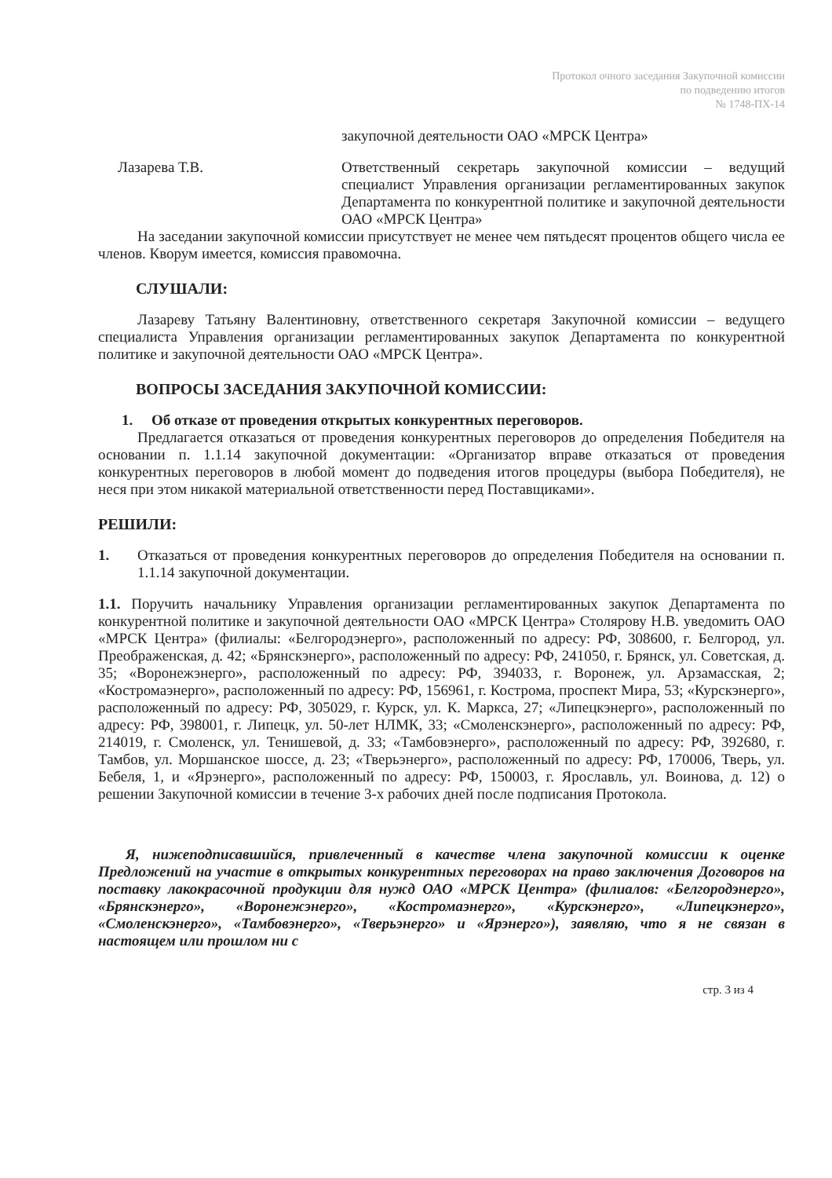Протокол очного заседания Закупочной комиссии
по подведению итогов
№ 1748-ПХ-14
закупочной деятельности ОАО «МРСК Центра»
Лазарева Т.В. Ответственный секретарь закупочной комиссии – ведущий специалист Управления организации регламентированных закупок Департамента по конкурентной политике и закупочной деятельности ОАО «МРСК Центра»
На заседании закупочной комиссии присутствует не менее чем пятьдесят процентов общего числа ее членов. Кворум имеется, комиссия правомочна.
СЛУШАЛИ:
Лазареву Татьяну Валентиновну, ответственного секретаря Закупочной комиссии – ведущего специалиста Управления организации регламентированных закупок Департамента по конкурентной политике и закупочной деятельности ОАО «МРСК Центра».
ВОПРОСЫ ЗАСЕДАНИЯ ЗАКУПОЧНОЙ КОМИССИИ:
1. Об отказе от проведения открытых конкурентных переговоров.
Предлагается отказаться от проведения конкурентных переговоров до определения Победителя на основании п. 1.1.14 закупочной документации: «Организатор вправе отказаться от проведения конкурентных переговоров в любой момент до подведения итогов процедуры (выбора Победителя), не неся при этом никакой материальной ответственности перед Поставщиками».
РЕШИЛИ:
1. Отказаться от проведения конкурентных переговоров до определения Победителя на основании п. 1.1.14 закупочной документации.
1.1. Поручить начальнику Управления организации регламентированных закупок Департамента по конкурентной политике и закупочной деятельности ОАО «МРСК Центра» Столярову Н.В. уведомить ОАО «МРСК Центра» (филиалы: «Белгородэнерго», расположенный по адресу: РФ, 308600, г. Белгород, ул. Преображенская, д. 42; «Брянскэнерго», расположенный по адресу: РФ, 241050, г. Брянск, ул. Советская, д. 35; «Воронежэнерго», расположенный по адресу: РФ, 394033, г. Воронеж, ул. Арзамасская, 2; «Костромаэнерго», расположенный по адресу: РФ, 156961, г. Кострома, проспект Мира, 53; «Курскэнерго», расположенный по адресу: РФ, 305029, г. Курск, ул. К. Маркса, 27; «Липецкэнерго», расположенный по адресу: РФ, 398001, г. Липецк, ул. 50-лет НЛМК, 33; «Смоленскэнерго», расположенный по адресу: РФ, 214019, г. Смоленск, ул. Тенишевой, д. 33; «Тамбовэнерго», расположенный по адресу: РФ, 392680, г. Тамбов, ул. Моршанское шоссе, д. 23; «Тверьэнерго», расположенный по адресу: РФ, 170006, Тверь, ул. Бебеля, 1, и «Ярэнерго», расположенный по адресу: РФ, 150003, г. Ярославль, ул. Воинова, д. 12) о решении Закупочной комиссии в течение 3-х рабочих дней после подписания Протокола.
Я, нижеподписавшийся, привлеченный в качестве члена закупочной комиссии к оценке Предложений на участие в открытых конкурентных переговорах на право заключения Договоров на поставку лакокрасочной продукции для нужд ОАО «МРСК Центра» (филиалов: «Белгородэнерго», «Брянскэнерго», «Воронежэнерго», «Костромаэнерго», «Курскэнерго», «Липецкэнерго», «Смоленскэнерго», «Тамбовэнерго», «Тверьэнерго» и «Ярэнерго»), заявляю, что я не связан в настоящем или прошлом ни с
стр. 3 из 4